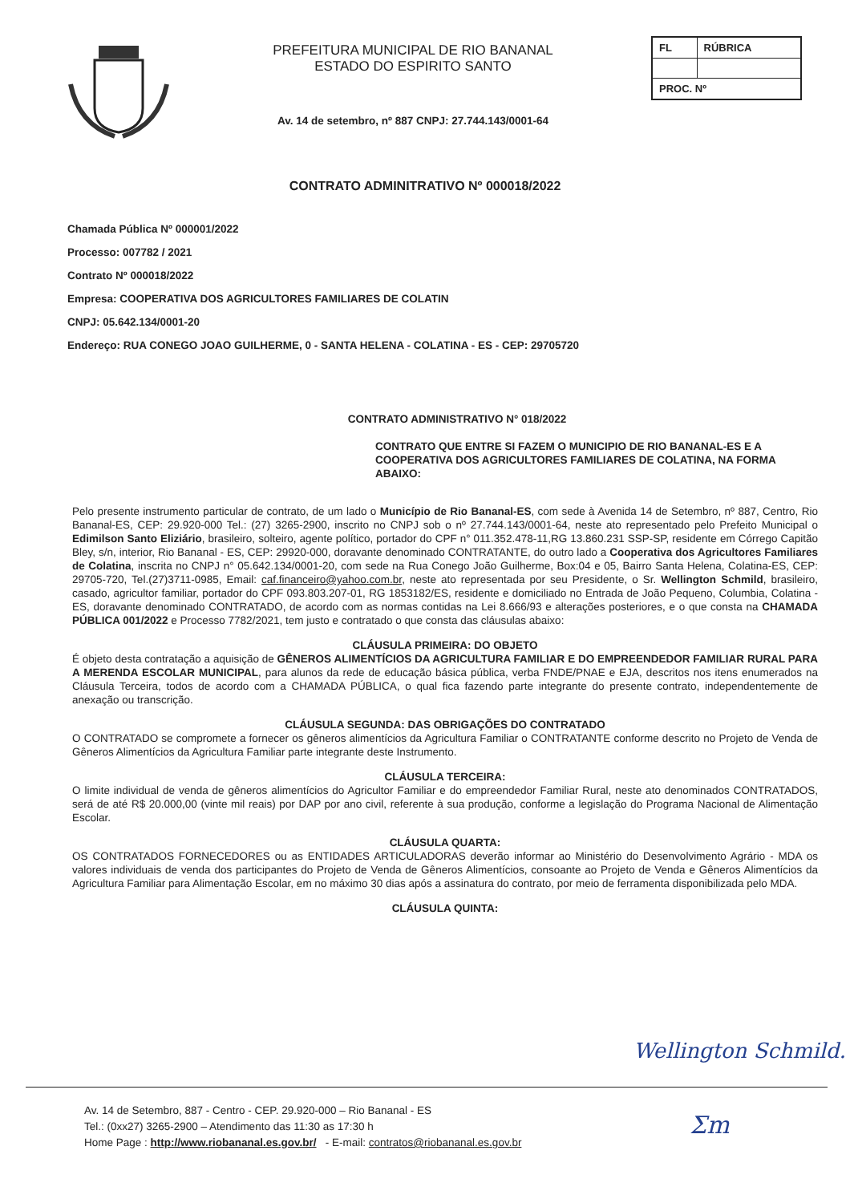PREFEITURA MUNICIPAL DE RIO BANANAL
ESTADO DO ESPIRITO SANTO
Av. 14 de setembro, nº 887 CNPJ: 27.744.143/0001-64
| FL | RÚBRICA |
| PROC. Nº | |
CONTRATO ADMINITRATIVO Nº 000018/2022
Chamada Pública Nº 000001/2022
Processo: 007782 / 2021
Contrato Nº 000018/2022
Empresa: COOPERATIVA DOS AGRICULTORES FAMILIARES DE COLATIN
CNPJ: 05.642.134/0001-20
Endereço: RUA CONEGO JOAO GUILHERME, 0 - SANTA HELENA - COLATINA - ES - CEP: 29705720
CONTRATO ADMINISTRATIVO N° 018/2022
CONTRATO QUE ENTRE SI FAZEM O MUNICIPIO DE RIO BANANAL-ES E A COOPERATIVA DOS AGRICULTORES FAMILIARES DE COLATINA, NA FORMA ABAIXO:
Pelo presente instrumento particular de contrato, de um lado o Município de Rio Bananal-ES, com sede à Avenida 14 de Setembro, nº 887, Centro, Rio Bananal-ES, CEP: 29.920-000 Tel.: (27) 3265-2900, inscrito no CNPJ sob o nº 27.744.143/0001-64, neste ato representado pelo Prefeito Municipal o Edimilson Santo Eliziário, brasileiro, solteiro, agente político, portador do CPF n° 011.352.478-11,RG 13.860.231 SSP-SP, residente em Córrego Capitão Bley, s/n, interior, Rio Bananal - ES, CEP: 29920-000, doravante denominado CONTRATANTE, do outro lado a Cooperativa dos Agricultores Familiares de Colatina, inscrita no CNPJ n° 05.642.134/0001-20, com sede na Rua Conego João Guilherme, Box:04 e 05, Bairro Santa Helena, Colatina-ES, CEP: 29705-720, Tel.(27)3711-0985, Email: caf.financeiro@yahoo.com.br, neste ato representada por seu Presidente, o Sr. Wellington Schmild, brasileiro, casado, agricultor familiar, portador do CPF 093.803.207-01, RG 1853182/ES, residente e domiciliado no Entrada de João Pequeno, Columbia, Colatina -ES, doravante denominado CONTRATADO, de acordo com as normas contidas na Lei 8.666/93 e alterações posteriores, e o que consta na CHAMADA PÚBLICA 001/2022 e Processo 7782/2021, tem justo e contratado o que consta das cláusulas abaixo:
CLÁUSULA PRIMEIRA: DO OBJETO
É objeto desta contratação a aquisição de GÊNEROS ALIMENTÍCIOS DA AGRICULTURA FAMILIAR E DO EMPREENDEDOR FAMILIAR RURAL PARA A MERENDA ESCOLAR MUNICIPAL, para alunos da rede de educação básica pública, verba FNDE/PNAE e EJA, descritos nos itens enumerados na Cláusula Terceira, todos de acordo com a CHAMADA PÚBLICA, o qual fica fazendo parte integrante do presente contrato, independentemente de anexação ou transcrição.
CLÁUSULA SEGUNDA: DAS OBRIGAÇÕES DO CONTRATADO
O CONTRATADO se compromete a fornecer os gêneros alimentícios da Agricultura Familiar o CONTRATANTE conforme descrito no Projeto de Venda de Gêneros Alimentícios da Agricultura Familiar parte integrante deste Instrumento.
CLÁUSULA TERCEIRA:
O limite individual de venda de gêneros alimentícios do Agricultor Familiar e do empreendedor Familiar Rural, neste ato denominados CONTRATADOS, será de até R$ 20.000,00 (vinte mil reais) por DAP por ano civil, referente à sua produção, conforme a legislação do Programa Nacional de Alimentação Escolar.
CLÁUSULA QUARTA:
OS CONTRATADOS FORNECEDORES ou as ENTIDADES ARTICULADORAS deverão informar ao Ministério do Desenvolvimento Agrário - MDA os valores individuais de venda dos participantes do Projeto de Venda de Gêneros Alimentícios, consoante ao Projeto de Venda e Gêneros Alimentícios da Agricultura Familiar para Alimentação Escolar, em no máximo 30 dias após a assinatura do contrato, por meio de ferramenta disponibilizada pelo MDA.
CLÁUSULA QUINTA:
Wellington Schmild.
Av. 14 de Setembro, 887 - Centro - CEP. 29.920-000 – Rio Bananal - ES
Tel.: (0xx27) 3265-2900 – Atendimento das 11:30 as 17:30 h
Home Page : http://www.riobananal.es.gov.br/ - E-mail: contratos@riobananal.es.gov.br
Ʃm